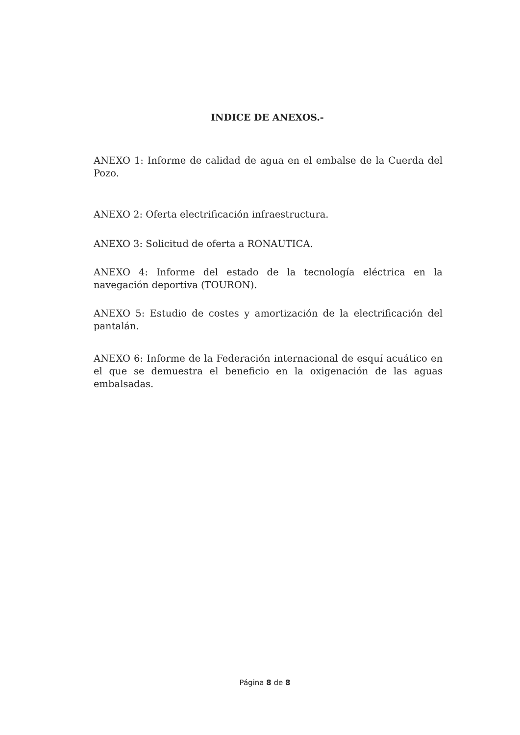INDICE DE ANEXOS.-
ANEXO 1: Informe de calidad de agua en el embalse de la Cuerda del Pozo.
ANEXO 2: Oferta electrificación infraestructura.
ANEXO 3: Solicitud de oferta a RONAUTICA.
ANEXO 4: Informe del estado de la tecnología eléctrica en la navegación deportiva (TOURON).
ANEXO 5: Estudio de costes y amortización de la electrificación del pantalán.
ANEXO 6: Informe de la Federación internacional de esquí acuático en el que se demuestra el beneficio en la oxigenación de las aguas embalsadas.
Página 8 de 8